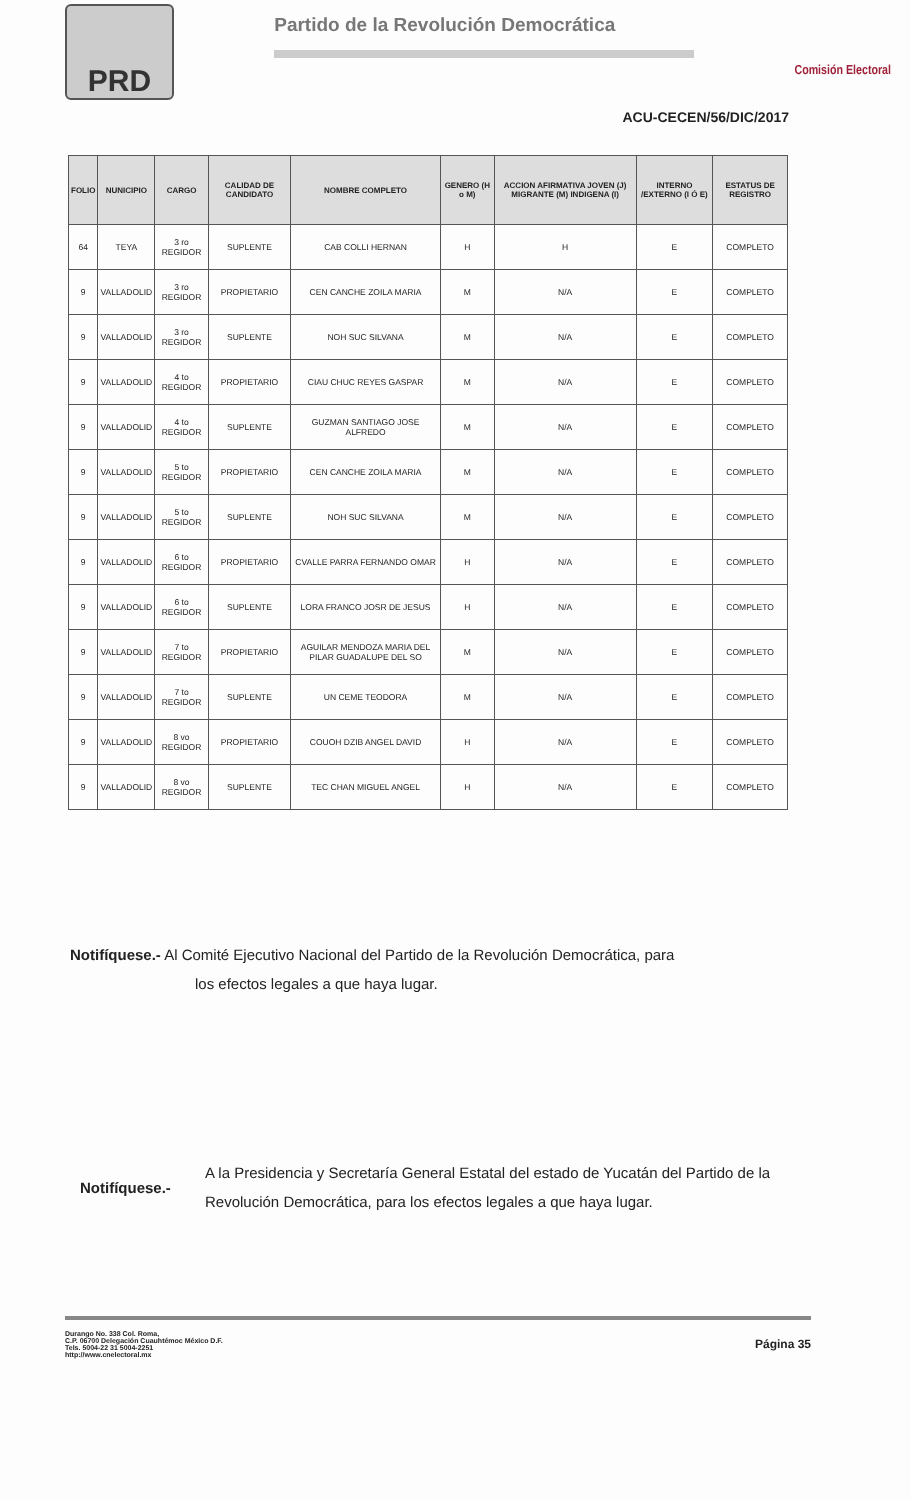PRD
Partido de la Revolución Democrática
Comisión Electoral
ACU-CECEN/56/DIC/2017
| FOLIO | NUNICIPIO | CARGO | CALIDAD DE CANDIDATO | NOMBRE COMPLETO | GENERO (H o M) | ACCION AFIRMATIVA JOVEN (J) MIGRANTE (M) INDIGENA (I) | INTERNO /EXTERNO (I Ó E) | ESTATUS DE REGISTRO |
| --- | --- | --- | --- | --- | --- | --- | --- | --- |
| 64 | TEYA | 3 ro REGIDOR | SUPLENTE | CAB COLLI HERNAN | H | H | E | COMPLETO |
| 9 | VALLADOLID | 3 ro REGIDOR | PROPIETARIO | CEN CANCHE ZOILA MARIA | M | N/A | E | COMPLETO |
| 9 | VALLADOLID | 3 ro REGIDOR | SUPLENTE | NOH SUC SILVANA | M | N/A | E | COMPLETO |
| 9 | VALLADOLID | 4 to REGIDOR | PROPIETARIO | CIAU CHUC REYES GASPAR | M | N/A | E | COMPLETO |
| 9 | VALLADOLID | 4 to REGIDOR | SUPLENTE | GUZMAN SANTIAGO JOSE ALFREDO | M | N/A | E | COMPLETO |
| 9 | VALLADOLID | 5 to REGIDOR | PROPIETARIO | CEN CANCHE ZOILA MARIA | M | N/A | E | COMPLETO |
| 9 | VALLADOLID | 5 to REGIDOR | SUPLENTE | NOH SUC SILVANA | M | N/A | E | COMPLETO |
| 9 | VALLADOLID | 6 to REGIDOR | PROPIETARIO | CVALLE PARRA FERNANDO OMAR | H | N/A | E | COMPLETO |
| 9 | VALLADOLID | 6 to REGIDOR | SUPLENTE | LORA FRANCO JOSR DE JESUS | H | N/A | E | COMPLETO |
| 9 | VALLADOLID | 7 to REGIDOR | PROPIETARIO | AGUILAR MENDOZA MARIA DEL PILAR GUADALUPE DEL SO | M | N/A | E | COMPLETO |
| 9 | VALLADOLID | 7 to REGIDOR | SUPLENTE | UN CEME TEODORA | M | N/A | E | COMPLETO |
| 9 | VALLADOLID | 8 vo REGIDOR | PROPIETARIO | COUOH DZIB ANGEL DAVID | H | N/A | E | COMPLETO |
| 9 | VALLADOLID | 8 vo REGIDOR | SUPLENTE | TEC CHAN MIGUEL ANGEL | H | N/A | E | COMPLETO |
Notifíquese.- Al Comité Ejecutivo Nacional del Partido de la Revolución Democrática, para
los efectos legales a que haya lugar.
Notifíquese.- A la Presidencia y Secretaría General Estatal del estado de Yucatán del Partido de la Revolución Democrática, para los efectos legales a que haya lugar.
Durango No. 338 Col. Roma,
C.P. 06700 Delegación Cuauhtémoc México D.F.
Tels. 5004-22 31 5004-2251
http://www.cnelectoral.mx
Página 35